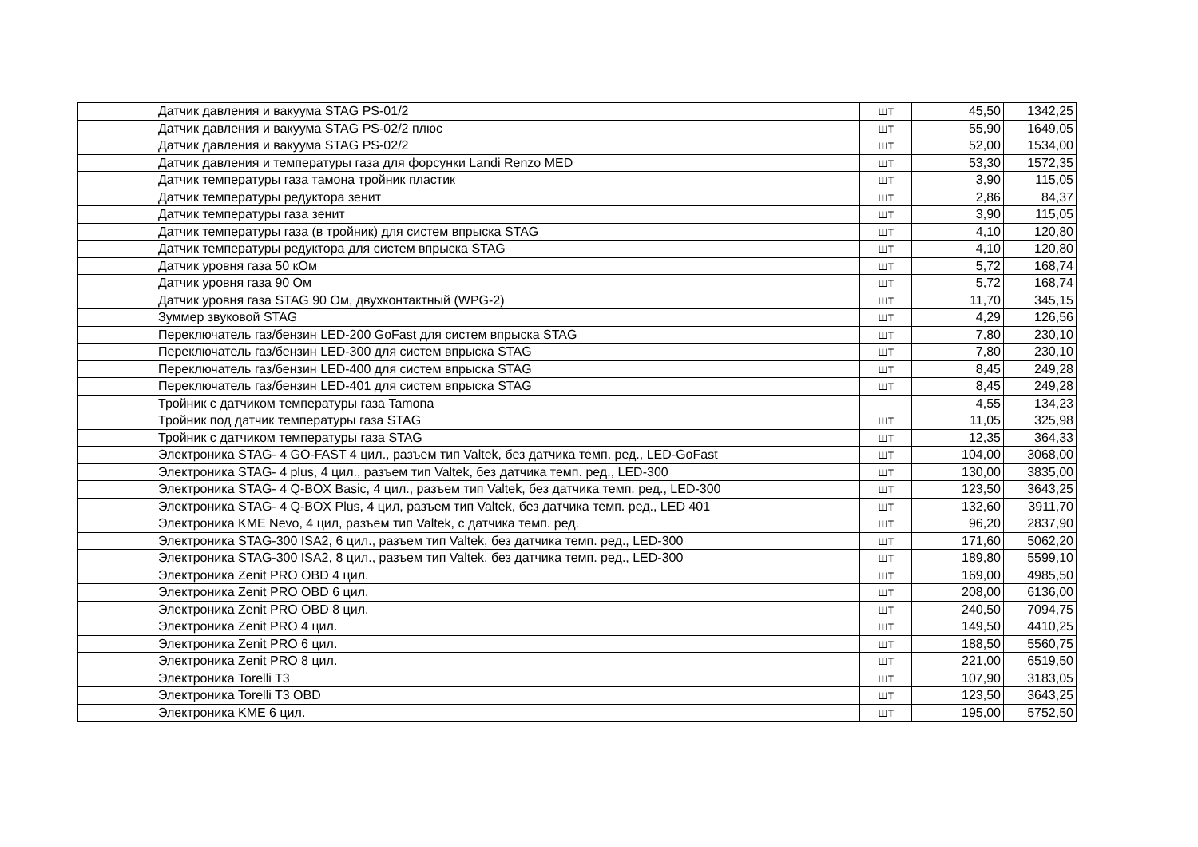| Датчик давления и вакуума STAG PS-01/2 | шт | 45,50 | 1342,25 |
| Датчик давления и вакуума STAG PS-02/2 плюс | шт | 55,90 | 1649,05 |
| Датчик давления и вакуума STAG PS-02/2 | шт | 52,00 | 1534,00 |
| Датчик давления и температуры газа для форсунки Landi Renzo MED | шт | 53,30 | 1572,35 |
| Датчик температуры газа тамона тройник пластик | шт | 3,90 | 115,05 |
| Датчик температуры редуктора зенит | шт | 2,86 | 84,37 |
| Датчик температуры газа зенит | шт | 3,90 | 115,05 |
| Датчик температуры газа (в тройник) для систем впрыска STAG | шт | 4,10 | 120,80 |
| Датчик температуры редуктора для систем впрыска STAG | шт | 4,10 | 120,80 |
| Датчик уровня газа 50 кОм | шт | 5,72 | 168,74 |
| Датчик уровня газа 90 Ом | шт | 5,72 | 168,74 |
| Датчик уровня газа STAG 90 Ом, двухконтактный (WPG-2) | шт | 11,70 | 345,15 |
| Зуммер звуковой STAG | шт | 4,29 | 126,56 |
| Переключатель газ/бензин LED-200 GoFast для систем впрыска STAG | шт | 7,80 | 230,10 |
| Переключатель газ/бензин LED-300 для систем впрыска STAG | шт | 7,80 | 230,10 |
| Переключатель газ/бензин LED-400 для систем впрыска STAG | шт | 8,45 | 249,28 |
| Переключатель газ/бензин LED-401 для систем впрыска STAG | шт | 8,45 | 249,28 |
| Тройник с датчиком температуры газа Tamona | | 4,55 | 134,23 |
| Тройник под датчик температуры газа STAG | шт | 11,05 | 325,98 |
| Тройник с датчиком температуры газа STAG | шт | 12,35 | 364,33 |
| Электроника STAG- 4 GO-FAST 4 цил., разъем тип Valtek, без датчика темп. ред., LED-GoFast | шт | 104,00 | 3068,00 |
| Электроника STAG- 4 plus, 4 цил., разъем тип Valtek, без датчика темп. ред., LED-300 | шт | 130,00 | 3835,00 |
| Электроника STAG- 4 Q-BOX Basic, 4 цил., разъем тип Valtek, без датчика темп. ред., LED-300 | шт | 123,50 | 3643,25 |
| Электроника STAG- 4 Q-BOX Plus, 4 цил, разъем тип Valtek, без датчика темп. ред., LED 401 | шт | 132,60 | 3911,70 |
| Электроника KME Nevo, 4 цил, разъем тип Valtek, с датчика темп. ред. | шт | 96,20 | 2837,90 |
| Электроника STAG-300 ISA2, 6 цил., разъем тип Valtek, без датчика темп. ред., LED-300 | шт | 171,60 | 5062,20 |
| Электроника STAG-300 ISA2, 8 цил., разъем тип Valtek, без датчика темп. ред., LED-300 | шт | 189,80 | 5599,10 |
| Электроника Zenit PRO OBD 4 цил. | шт | 169,00 | 4985,50 |
| Электроника Zenit PRO OBD 6 цил. | шт | 208,00 | 6136,00 |
| Электроника Zenit PRO OBD 8 цил. | шт | 240,50 | 7094,75 |
| Электроника Zenit PRO 4 цил. | шт | 149,50 | 4410,25 |
| Электроника Zenit PRO 6 цил. | шт | 188,50 | 5560,75 |
| Электроника Zenit PRO 8 цил. | шт | 221,00 | 6519,50 |
| Электроника Torelli T3 | шт | 107,90 | 3183,05 |
| Электроника Torelli T3 OBD | шт | 123,50 | 3643,25 |
| Электроника KME 6 цил. | шт | 195,00 | 5752,50 |